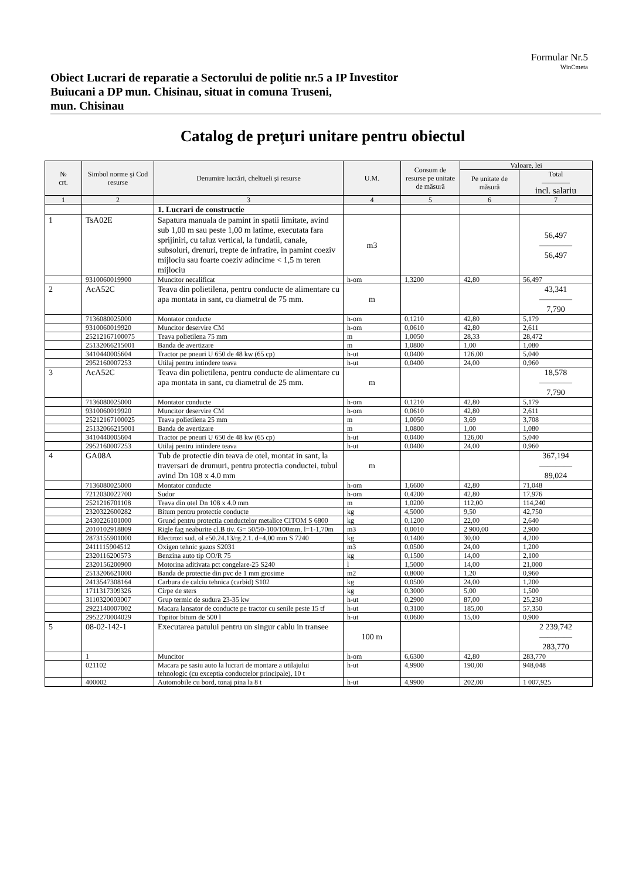Formular Nr.5
WinCmeta
Obiect Lucrari de reparatie a Sectorului de politie nr.5 a IP Buiucani a DP mun. Chisinau, situat in comuna Truseni, mun. Chisinau
Investitor
Catalog de preţuri unitare pentru obiectul
| № crt. | Simbol norme şi Cod resurse | Denumire lucrări, cheltueli şi resurse | U.M. | Consum de resurse pe unitate de măsură | Valoare, lei | |
| --- | --- | --- | --- | --- | --- | --- |
| | | | | | Pe unitate de măsură | Total ———— incl. salariu |
| 1 | 2 | 3 | 4 | 5 | 6 | 7 |
| | | 1. Lucrari de constructie | | | | |
| 1 | TsA02E | Sapatura manuala de pamint in spatii limitate, avind sub 1,00 m sau peste 1,00 m latime, executata fara sprijiniri, cu taluz vertical, la fundatii, canale, subsoluri, drenuri, trepte de infratire, in pamint coeziv mijlociu sau foarte coeziv adincime < 1,5 m teren mijlociu | m3 | | | 56,497 ———— 56,497 |
| | 9310060019900 | Muncitor necalificat | h-om | 1,3200 | 42,80 | 56,497 |
| 2 | AcA52C | Teava din polietilena, pentru conducte de alimentare cu apa montata in sant, cu diametrul de 75 mm. | m | | | 43,341 ———— 7,790 |
| | 7136080025000 | Montator conducte | h-om | 0,1210 | 42,80 | 5,179 |
| | 9310060019920 | Muncitor deservire CM | h-om | 0,0610 | 42,80 | 2,611 |
| | 25212167100075 | Teava polietilena 75 mm | m | 1,0050 | 28,33 | 28,472 |
| | 25132066215001 | Banda de avertizare | m | 1,0800 | 1,00 | 1,080 |
| | 3410440005604 | Tractor pe pneuri U 650 de 48 kw (65 cp) | h-ut | 0,0400 | 126,00 | 5,040 |
| | 2952160007253 | Utilaj pentru intindere teava | h-ut | 0,0400 | 24,00 | 0,960 |
| 3 | AcA52C | Teava din polietilena, pentru conducte de alimentare cu apa montata in sant, cu diametrul de 25 mm. | m | | | 18,578 ———— 7,790 |
| | 7136080025000 | Montator conducte | h-om | 0,1210 | 42,80 | 5,179 |
| | 9310060019920 | Muncitor deservire CM | h-om | 0,0610 | 42,80 | 2,611 |
| | 25212167100025 | Teava polietilena 25 mm | m | 1,0050 | 3,69 | 3,708 |
| | 25132066215001 | Banda de avertizare | m | 1,0800 | 1,00 | 1,080 |
| | 3410440005604 | Tractor pe pneuri U 650 de 48 kw (65 cp) | h-ut | 0,0400 | 126,00 | 5,040 |
| | 2952160007253 | Utilaj pentru intindere teava | h-ut | 0,0400 | 24,00 | 0,960 |
| 4 | GA08A | Tub de protectie din teava de otel, montat in sant, la traversari de drumuri, pentru protectia conductei, tubul avind Dn 108 x 4.0 mm | m | | | 367,194 ———— 89,024 |
| | 7136080025000 | Montator conducte | h-om | 1,6600 | 42,80 | 71,048 |
| | 7212030022700 | Sudor | h-om | 0,4200 | 42,80 | 17,976 |
| | 2521216701108 | Teava din otel Dn 108 x 4.0 mm | m | 1,0200 | 112,00 | 114,240 |
| | 2320322600282 | Bitum pentru protectie conducte | kg | 4,5000 | 9,50 | 42,750 |
| | 2430226101000 | Grund pentru protectia conductelor metalice CITOM S 6800 | kg | 0,1200 | 22,00 | 2,640 |
| | 2010102918809 | Rigle fag neaburite cl.B tiv. G= 50/50-100/100mm, l=1-1,70m | m3 | 0,0010 | 2 900,00 | 2,900 |
| | 2873155901000 | Electrozi sud. ol e50.24.13/rg.2.1. d=4,00 mm S 7240 | kg | 0,1400 | 30,00 | 4,200 |
| | 2411115904512 | Oxigen tehnic gazos S2031 | m3 | 0,0500 | 24,00 | 1,200 |
| | 2320116200573 | Benzina auto tip CO/R 75 | kg | 0,1500 | 14,00 | 2,100 |
| | 2320156200900 | Motorina aditivata pct congelare-25 S240 | l | 1,5000 | 14,00 | 21,000 |
| | 2513206621000 | Banda de protectie din pvc de 1 mm grosime | m2 | 0,8000 | 1,20 | 0,960 |
| | 2413547308164 | Carbura de calciu tehnica (carbid) S102 | kg | 0,0500 | 24,00 | 1,200 |
| | 1711317309326 | Cirpe de sters | kg | 0,3000 | 5,00 | 1,500 |
| | 3110320003007 | Grup termic de sudura 23-35 kw | h-ut | 0,2900 | 87,00 | 25,230 |
| | 2922140007002 | Macara lansator de conducte pe tractor cu senile peste 15 tf | h-ut | 0,3100 | 185,00 | 57,350 |
| | 2952270004029 | Topitor bitum de 500 l | h-ut | 0,0600 | 15,00 | 0,900 |
| 5 | 08-02-142-1 | Executarea patului pentru un singur cablu in transee | 100 m | | | 2 239,742 ———— 283,770 |
| | 1 | Muncitor | h-om | 6,6300 | 42,80 | 283,770 |
| | 021102 | Macara pe sasiu auto la lucrari de montare a utilajului tehnologic (cu exceptia conductelor principale), 10 t | h-ut | 4,9900 | 190,00 | 948,048 |
| | 400002 | Automobile cu bord, tonaj pina la 8 t | h-ut | 4,9900 | 202,00 | 1 007,925 |